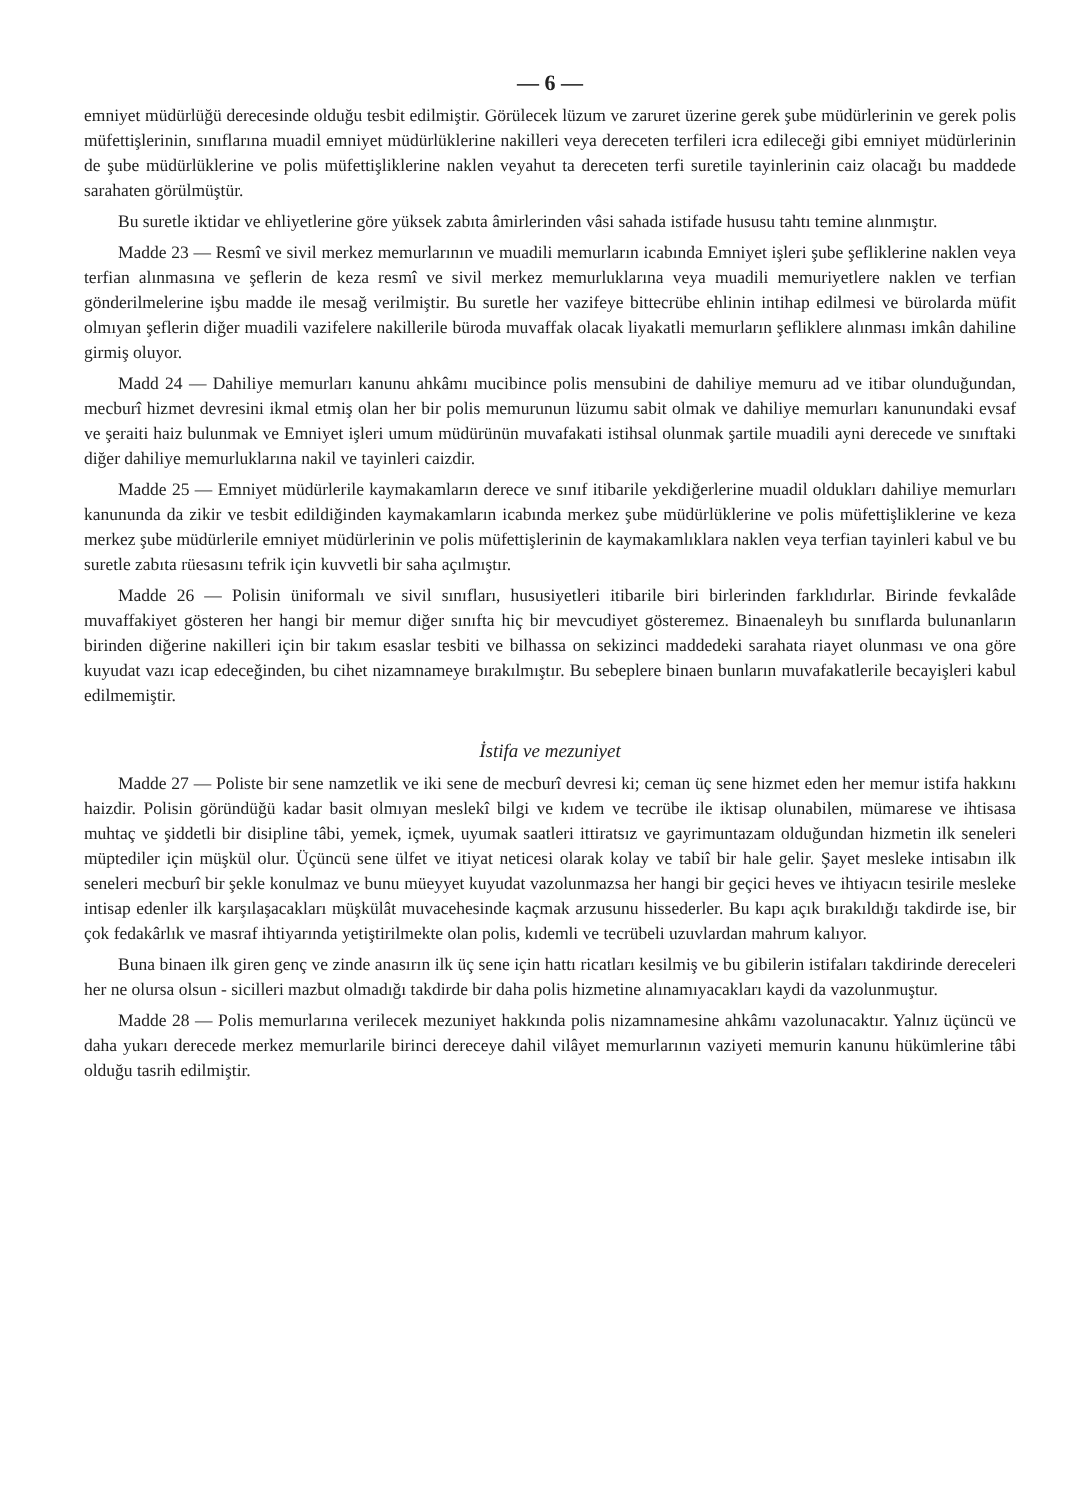— 6 —
emniyet müdürlüğü derecesinde olduğu tesbit edilmiştir. Görülecek lüzum ve zaruret üzerine gerek şube müdürlerinin ve gerek polis müfettişlerinin, sınıflarına muadil emniyet müdürlüklerine nakilleri veya dereceten terfileri icra edileceği gibi emniyet müdürlerinin de şube müdürlüklerine ve polis müfettişliklerine naklen veyahut ta dereceten terfi suretile tayinlerinin caiz olacağı bu maddede sarahaten görülmüştür.
Bu suretle iktidar ve ehliyetlerine göre yüksek zabıta âmirlerinden vâsi sahada istifade hususu tahtı temine alınmıştır.
Madde 23 — Resmî ve sivil merkez memurlarının ve muadili memurların icabında Emniyet işleri şube şefliklerine naklen veya terfian alınmasına ve şeflerin de keza resmî ve sivil merkez memurluklarına veya muadili memuriyetlere naklen ve terfian gönderilmelerine işbu madde ile mesağ verilmiştir. Bu suretle her vazifeye bittecrübe ehlinin intihap edilmesi ve bürolarda müfit olmıyan şeflerin diğer muadili vazifelere nakillerile büroda muvaffak olacak liyakatli memurların şefliklere alınması imkân dahiline girmiş oluyor.
Madd 24 — Dahiliye memurları kanunu ahkâmı mucibince polis mensubini de dahiliye memuru ad ve itibar olunduğundan, mecburî hizmet devresini ikmal etmiş olan her bir polis memurunun lüzumu sabit olmak ve dahiliye memurları kanunundaki evsaf ve şeraiti haiz bulunmak ve Emniyet işleri umum müdürünün muvafakati istihsal olunmak şartile muadili ayni derecede ve sınıftaki diğer dahiliye memurluklarına nakil ve tayinleri caizdir.
Madde 25 — Emniyet müdürlerile kaymakamların derece ve sınıf itibarile yekdiğerlerine muadil oldukları dahiliye memurları kanununda da zikir ve tesbit edildiğinden kaymakamların icabında merkez şube müdürlüklerine ve polis müfettişliklerine ve keza merkez şube müdürlerile emniyet müdürlerinin ve polis müfettişlerinin de kaymakamlıklara naklen veya terfian tayinleri kabul ve bu suretle zabıta rüesasını tefrik için kuvvetli bir saha açılmıştır.
Madde 26 — Polisin üniformalı ve sivil sınıfları, hususiyetleri itibarile biri birlerinden farklıdırlar. Birinde fevkalâde muvaffakiyet gösteren her hangi bir memur diğer sınıfta hiç bir mevcudiyet gösteremez. Binaenaleyh bu sınıflarda bulunanların birinden diğerine nakilleri için bir takım esaslar tesbiti ve bilhassa on sekizinci maddedeki sarahata riayet olunması ve ona göre kuyudat vazı icap edeceğinden, bu cihet nizamnameye bırakılmıştır. Bu sebeplere binaen bunların muvafakatlerile becayişleri kabul edilmemiştir.
İstifa ve mezuniyet
Madde 27 — Poliste bir sene namzetlik ve iki sene de mecburî devresi ki; ceman üç sene hizmet eden her memur istifa hakkını haizdir. Polisin göründüğü kadar basit olmıyan meslekî bilgi ve kıdem ve tecrübe ile iktisap olunabilen, mümarese ve ihtisasa muhtaç ve şiddetli bir disipline tâbi, yemek, içmek, uyumak saatleri ittiratsız ve gayrimuntazam olduğundan hizmetin ilk seneleri müptediler için müşkül olur. Üçüncü sene ülfet ve itiyat neticesi olarak kolay ve tabiî bir hale gelir. Şayet mesleke intisabın ilk seneleri mecburî bir şekle konulmaz ve bunu müeyyet kuyudat vazolunmazsa her hangi bir geçici heves ve ihtiyacın tesirile mesleke intisap edenler ilk karşılaşacakları müşkülât muvacehesinde kaçmak arzusunu hissederler. Bu kapı açık bırakıldığı takdirde ise, bir çok fedakârlık ve masraf ihtiyarında yetiştirilmekte olan polis, kıdemli ve tecrübeli uzuvlardan mahrum kalıyor.
Buna binaen ilk giren genç ve zinde anasırın ilk üç sene için hattı ricatları kesilmiş ve bu gibilerin istifaları takdirinde dereceleri her ne olursa olsun - sicilleri mazbut olmadığı takdirde bir daha polis hizmetine alınamıyacakları kaydi da vazolunmuştur.
Madde 28 — Polis memurlarına verilecek mezuniyet hakkında polis nizamnamesine ahkâmı vazolunacaktır. Yalnız üçüncü ve daha yukarı derecede merkez memurlarile birinci dereceye dahil vilâyet memurlarının vaziyeti memurin kanunu hükümlerine tâbi olduğu tasrih edilmiştir.